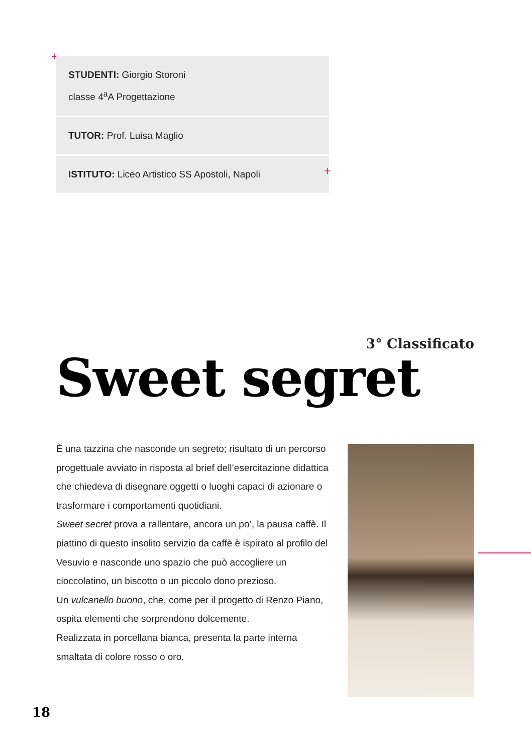+
STUDENTI: Giorgio Storoni
classe 4<sup>a</sup>A Progettazione
TUTOR: Prof. Luisa Maglio
ISTITUTO: Liceo Artistico SS Apostoli, Napoli
+
3° Classificato
Sweet segret
È una tazzina che nasconde un segreto; risultato di un percorso progettuale avviato in risposta al brief dell’esercitazione didattica che chiedeva di disegnare oggetti o luoghi capaci di azionare o trasformare i comportamenti quotidiani.
Sweet secret prova a rallentare, ancora un po’, la pausa caffè. Il piattino di questo insolito servizio da caffè è ispirato al profilo del Vesuvio e nasconde uno spazio che può accogliere un cioccolatino, un biscotto o un piccolo dono prezioso.
Un vulcanello buono, che, come per il progetto di Renzo Piano, ospita elementi che sorprendono dolcemente.
Realizzata in porcellana bianca, presenta la parte interna smaltata di colore rosso o oro.
18